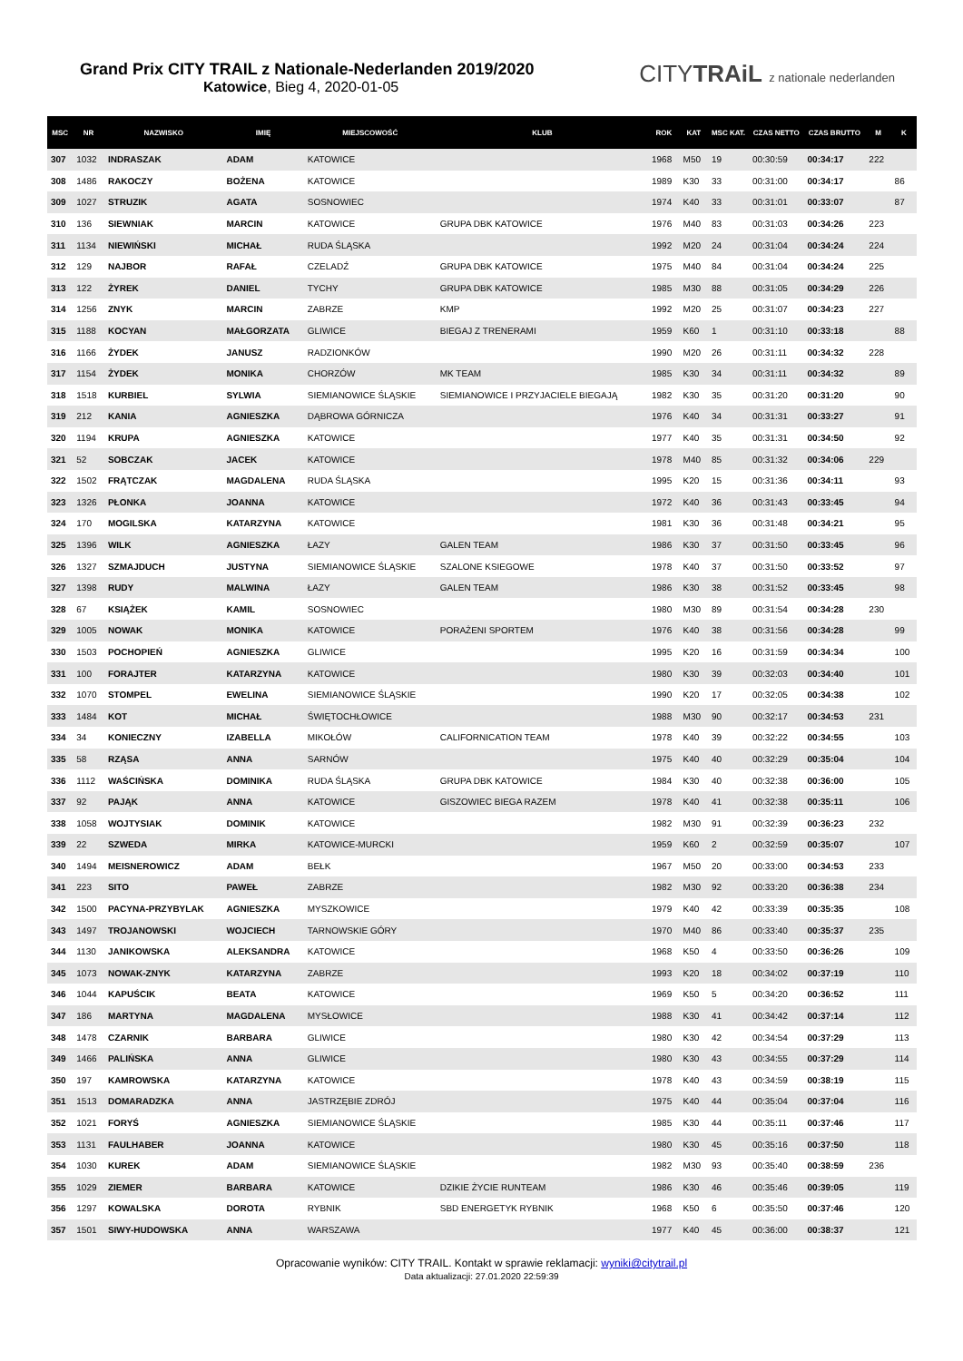Grand Prix CITY TRAIL z Nationale-Nederlanden 2019/2020
Katowice, Bieg 4, 2020-01-05
CITYTRAiL z nationale nederlanden
| MSC | NR | NAZWISKO | IMIĘ | MIEJSCOWOŚĆ | KLUB | ROK | KAT | MSC KAT. | CZAS NETTO | CZAS BRUTTO | M | K |
| --- | --- | --- | --- | --- | --- | --- | --- | --- | --- | --- | --- | --- |
| 307 | 1032 | INDRASZAK | ADAM | KATOWICE | | 1968 | M50 | 19 | 00:30:59 | 00:34:17 | 222 | |
| 308 | 1486 | RAKOCZY | BOŻENA | KATOWICE | | 1989 | K30 | 33 | 00:31:00 | 00:34:17 | | 86 |
| 309 | 1027 | STRUZIK | AGATA | SOSNOWIEC | | 1974 | K40 | 33 | 00:31:01 | 00:33:07 | | 87 |
| 310 | 136 | SIEWNIAK | MARCIN | KATOWICE | GRUPA DBK KATOWICE | 1976 | M40 | 83 | 00:31:03 | 00:34:26 | 223 | |
| 311 | 1134 | NIEWIŃSKI | MICHAŁ | RUDA ŚLĄSKA | | 1992 | M20 | 24 | 00:31:04 | 00:34:24 | 224 | |
| 312 | 129 | NAJBOR | RAFAŁ | CZELADŹ | GRUPA DBK KATOWICE | 1975 | M40 | 84 | 00:31:04 | 00:34:24 | 225 | |
| 313 | 122 | ŻYREK | DANIEL | TYCHY | GRUPA DBK KATOWICE | 1985 | M30 | 88 | 00:31:05 | 00:34:29 | 226 | |
| 314 | 1256 | ZNYK | MARCIN | ZABRZE | KMP | 1992 | M20 | 25 | 00:31:07 | 00:34:23 | 227 | |
| 315 | 1188 | KOCYAN | MAŁGORZATA | GLIWICE | BIEGAJ Z TRENERAMI | 1959 | K60 | 1 | 00:31:10 | 00:33:18 | | 88 |
| 316 | 1166 | ŻYDEK | JANUSZ | RADZIONKÓW | | 1990 | M20 | 26 | 00:31:11 | 00:34:32 | 228 | |
| 317 | 1154 | ŻYDEK | MONIKA | CHORZÓW | MK TEAM | 1985 | K30 | 34 | 00:31:11 | 00:34:32 | | 89 |
| 318 | 1518 | KURBIEL | SYLWIA | SIEMIANOWICE ŚLĄSKIE | SIEMIANOWICE I PRZYJACIELE BIEGAJĄ | 1982 | K30 | 35 | 00:31:20 | 00:31:20 | | 90 |
| 319 | 212 | KANIA | AGNIESZKA | DĄBROWA GÓRNICZA | | 1976 | K40 | 34 | 00:31:31 | 00:33:27 | | 91 |
| 320 | 1194 | KRUPA | AGNIESZKA | KATOWICE | | 1977 | K40 | 35 | 00:31:31 | 00:34:50 | | 92 |
| 321 | 52 | SOBCZAK | JACEK | KATOWICE | | 1978 | M40 | 85 | 00:31:32 | 00:34:06 | 229 | |
| 322 | 1502 | FRĄTCZAK | MAGDALENA | RUDA ŚLĄSKA | | 1995 | K20 | 15 | 00:31:36 | 00:34:11 | | 93 |
| 323 | 1326 | PŁONKA | JOANNA | KATOWICE | | 1972 | K40 | 36 | 00:31:43 | 00:33:45 | | 94 |
| 324 | 170 | MOGILSKA | KATARZYNA | KATOWICE | | 1981 | K30 | 36 | 00:31:48 | 00:34:21 | | 95 |
| 325 | 1396 | WILK | AGNIESZKA | ŁAZY | GALEN TEAM | 1986 | K30 | 37 | 00:31:50 | 00:33:45 | | 96 |
| 326 | 1327 | SZMAJDUCH | JUSTYNA | SIEMIANOWICE ŚLĄSKIE | SZALONE KSIEGOWE | 1978 | K40 | 37 | 00:31:50 | 00:33:52 | | 97 |
| 327 | 1398 | RUDY | MALWINA | ŁAZY | GALEN TEAM | 1986 | K30 | 38 | 00:31:52 | 00:33:45 | | 98 |
| 328 | 67 | KSIĄŻEK | KAMIL | SOSNOWIEC | | 1980 | M30 | 89 | 00:31:54 | 00:34:28 | 230 | |
| 329 | 1005 | NOWAK | MONIKA | KATOWICE | PORAŻENI SPORTEM | 1976 | K40 | 38 | 00:31:56 | 00:34:28 | | 99 |
| 330 | 1503 | POCHOPIEŃ | AGNIESZKA | GLIWICE | | 1995 | K20 | 16 | 00:31:59 | 00:34:34 | | 100 |
| 331 | 100 | FORAJTER | KATARZYNA | KATOWICE | | 1980 | K30 | 39 | 00:32:03 | 00:34:40 | | 101 |
| 332 | 1070 | STOMPEL | EWELINA | SIEMIANOWICE ŚLĄSKIE | | 1990 | K20 | 17 | 00:32:05 | 00:34:38 | | 102 |
| 333 | 1484 | KOT | MICHAŁ | ŚWIĘTOCHŁOWICE | | 1988 | M30 | 90 | 00:32:17 | 00:34:53 | 231 | |
| 334 | 34 | KONIECZNY | IZABELLA | MIKOŁÓW | CALIFORNICATION TEAM | 1978 | K40 | 39 | 00:32:22 | 00:34:55 | | 103 |
| 335 | 58 | RZĄSA | ANNA | SARNÓW | | 1975 | K40 | 40 | 00:32:29 | 00:35:04 | | 104 |
| 336 | 1112 | WAŚCIŃSKA | DOMINIKA | RUDA ŚLĄSKA | GRUPA DBK KATOWICE | 1984 | K30 | 40 | 00:32:38 | 00:36:00 | | 105 |
| 337 | 92 | PAJĄK | ANNA | KATOWICE | GISZOWIEC BIEGA RAZEM | 1978 | K40 | 41 | 00:32:38 | 00:35:11 | | 106 |
| 338 | 1058 | WOJTYSIAK | DOMINIK | KATOWICE | | 1982 | M30 | 91 | 00:32:39 | 00:36:23 | 232 | |
| 339 | 22 | SZWEDA | MIRKA | KATOWICE-MURCKI | | 1959 | K60 | 2 | 00:32:59 | 00:35:07 | | 107 |
| 340 | 1494 | MEISNEROWICZ | ADAM | BEŁK | | 1967 | M50 | 20 | 00:33:00 | 00:34:53 | 233 | |
| 341 | 223 | SITO | PAWEŁ | ZABRZE | | 1982 | M30 | 92 | 00:33:20 | 00:36:38 | 234 | |
| 342 | 1500 | PACYNA-PRZYBYLAK | AGNIESZKA | MYSZKOWICE | | 1979 | K40 | 42 | 00:33:39 | 00:35:35 | | 108 |
| 343 | 1497 | TROJANOWSKI | WOJCIECH | TARNOWSKIE GÓRY | | 1970 | M40 | 86 | 00:33:40 | 00:35:37 | 235 | |
| 344 | 1130 | JANIKOWSKA | ALEKSANDRA | KATOWICE | | 1968 | K50 | 4 | 00:33:50 | 00:36:26 | | 109 |
| 345 | 1073 | NOWAK-ZNYK | KATARZYNA | ZABRZE | | 1993 | K20 | 18 | 00:34:02 | 00:37:19 | | 110 |
| 346 | 1044 | KAPUŚCIK | BEATA | KATOWICE | | 1969 | K50 | 5 | 00:34:20 | 00:36:52 | | 111 |
| 347 | 186 | MARTYNA | MAGDALENA | MYSŁOWICE | | 1988 | K30 | 41 | 00:34:42 | 00:37:14 | | 112 |
| 348 | 1478 | CZARNIK | BARBARA | GLIWICE | | 1980 | K30 | 42 | 00:34:54 | 00:37:29 | | 113 |
| 349 | 1466 | PALIŃSKA | ANNA | GLIWICE | | 1980 | K30 | 43 | 00:34:55 | 00:37:29 | | 114 |
| 350 | 197 | KAMROWSKA | KATARZYNA | KATOWICE | | 1978 | K40 | 43 | 00:34:59 | 00:38:19 | | 115 |
| 351 | 1513 | DOMARADZKA | ANNA | JASTRZĘBIE ZDRÓJ | | 1975 | K40 | 44 | 00:35:04 | 00:37:04 | | 116 |
| 352 | 1021 | FORYŚ | AGNIESZKA | SIEMIANOWICE ŚLĄSKIE | | 1985 | K30 | 44 | 00:35:11 | 00:37:46 | | 117 |
| 353 | 1131 | FAULHABER | JOANNA | KATOWICE | | 1980 | K30 | 45 | 00:35:16 | 00:37:50 | | 118 |
| 354 | 1030 | KUREK | ADAM | SIEMIANOWICE ŚLĄSKIE | | 1982 | M30 | 93 | 00:35:40 | 00:38:59 | 236 | |
| 355 | 1029 | ZIEMER | BARBARA | KATOWICE | DZIKIE ŻYCIE RUNTEAM | 1986 | K30 | 46 | 00:35:46 | 00:39:05 | | 119 |
| 356 | 1297 | KOWALSKA | DOROTA | RYBNIK | SBD ENERGETYK RYBNIK | 1968 | K50 | 6 | 00:35:50 | 00:37:46 | | 120 |
| 357 | 1501 | SIWY-HUDOWSKA | ANNA | WARSZAWA | | 1977 | K40 | 45 | 00:36:00 | 00:38:37 | | 121 |
Opracowanie wyników: CITY TRAIL. Kontakt w sprawie reklamacji: wyniki@citytrail.pl
Data aktualizacji: 27.01.2020 22:59:39